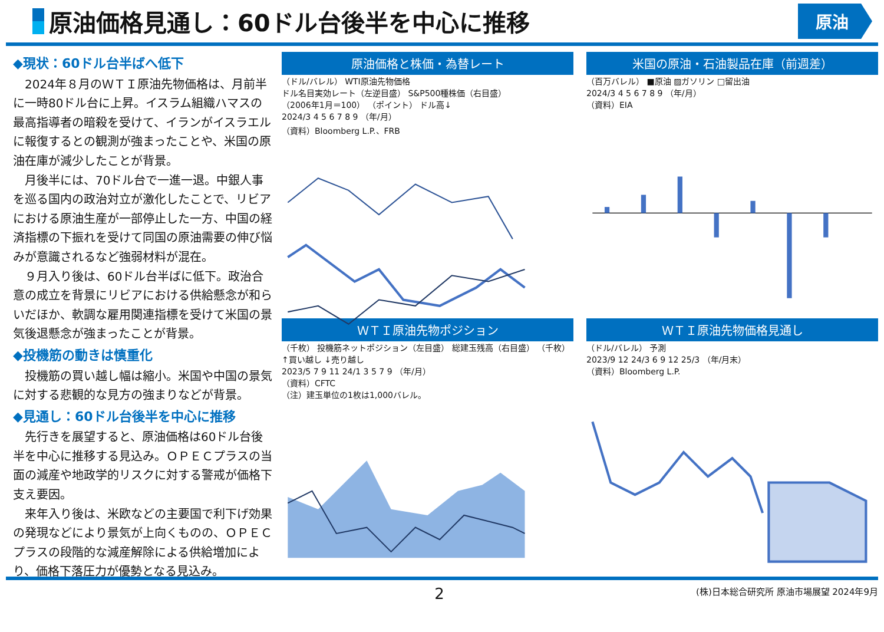原油価格見通し：60ドル台後半を中心に推移
原油
◆現状：60ドル台半ばへ低下
2024年８月のＷＴＩ原油先物価格は、月前半に一時80ドル台に上昇。イスラム組織ハマスの最高指導者の暗殺を受けて、イランがイスラエルに報復するとの観測が強まったことや、米国の原油在庫が減少したことが背景。
月後半には、70ドル台で一進一退。中銀人事を巡る国内の政治対立が激化したことで、リビアにおける原油生産が一部停止した一方、中国の経済指標の下振れを受けて同国の原油需要の伸び悩みが意識されるなど強弱材料が混在。
９月入り後は、60ドル台半ばに低下。政治合意の成立を背景にリビアにおける供給懸念が和らいだほか、軟調な雇用関連指標を受けて米国の景気後退懸念が強まったことが背景。
◆投機筋の動きは慎重化
投機筋の買い越し幅は縮小。米国や中国の景気に対する悲観的な見方の強まりなどが背景。
◆見通し：60ドル台後半を中心に推移
先行きを展望すると、原油価格は60ドル台後半を中心に推移する見込み。ＯＰＥＣプラスの当面の減産や地政学的リスクに対する警戒が価格下支え要因。
来年入り後は、米欧などの主要国で利下げ効果の発現などにより景気が上向くものの、ＯＰＥＣプラスの段階的な減産解除による供給増加により、価格下落圧力が優勢となる見込み。
原油価格と株価・為替レート
（ドル/バレル） WTI原油先物価格
ドル名目実効レート（左逆目盛） S&P500種株価（右目盛）
（2006年1月＝100） （ポイント） ドル高↓
2024/3 4 5 6 7 8 9 （年/月）
（資料）Bloomberg L.P.、FRB
米国の原油・石油製品在庫（前週差）
（百万バレル） ■原油 ▨ガソリン □留出油
2024/3 4 5 6 7 8 9 （年/月）
（資料）EIA
ＷＴＩ原油先物ポジション
（千枚） 投機筋ネットポジション（左目盛） 総建玉残高（右目盛） （千枚）
↑買い越し ↓売り越し
2023/5 7 9 11 24/1 3 5 7 9 （年/月）
（資料）CFTC
（注）建玉単位の1枚は1,000バレル。
ＷＴＩ原油先物価格見通し
（ドル/バレル） 予測
2023/9 12 24/3 6 9 12 25/3 （年/月末）
（資料）Bloomberg L.P.
2
(株)日本総合研究所 原油市場展望 2024年9月